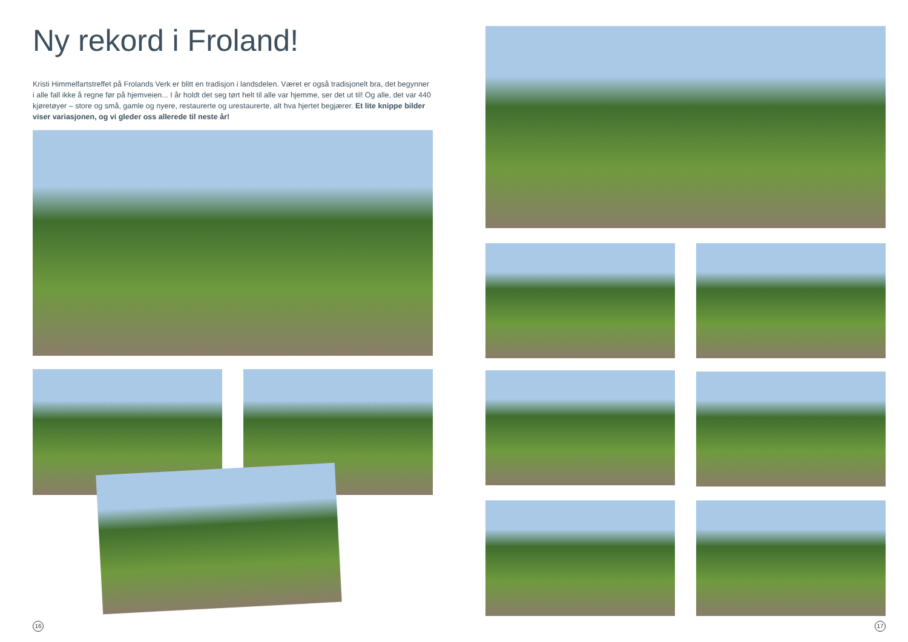Ny rekord i Froland!
Kristi Himmelfartstreffet på Frolands Verk er blitt en tradisjon i landsdelen. Været er også tradisjonelt bra, det begynner i alle fall ikke å regne før på hjemveien... I år holdt det seg tørt helt til alle var hjemme, ser det ut til! Og alle, det var 440 kjøretøyer – store og små, gamle og nyere, restaurerte og urestaurerte, alt hva hjertet begjærer. Et lite knippe bilder viser variasjonen, og vi gleder oss allerede til neste år!
16 17